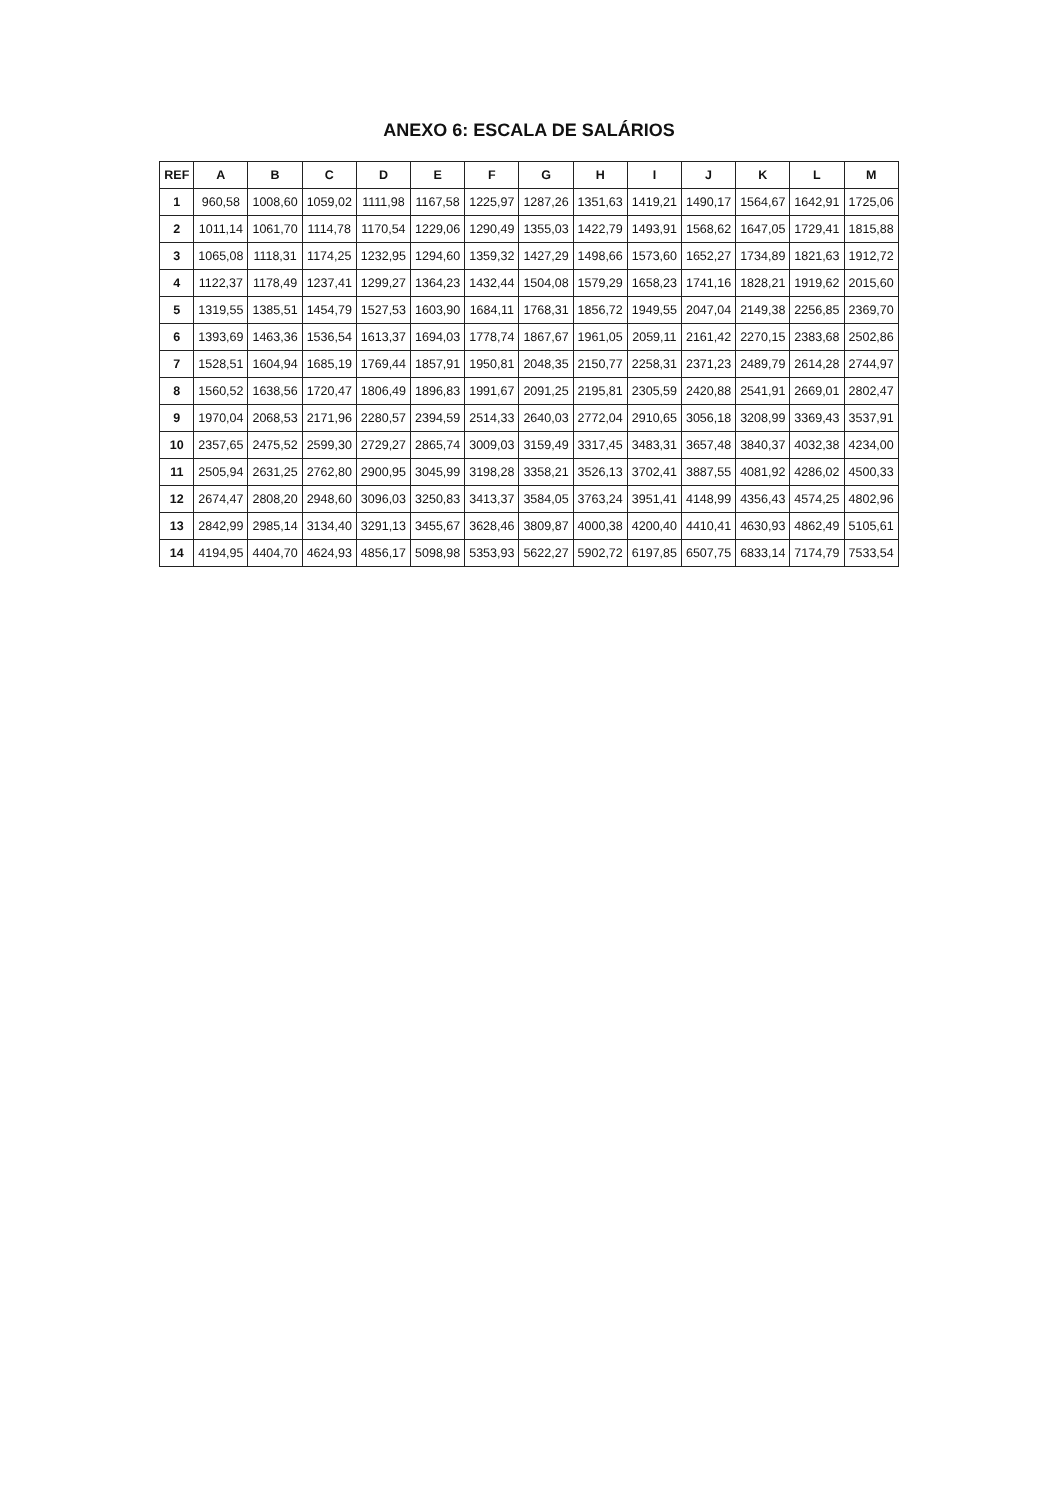ANEXO 6: ESCALA DE SALÁRIOS
| REF | A | B | C | D | E | F | G | H | I | J | K | L | M |
| --- | --- | --- | --- | --- | --- | --- | --- | --- | --- | --- | --- | --- | --- |
| 1 | 960,58 | 1008,60 | 1059,02 | 1111,98 | 1167,58 | 1225,97 | 1287,26 | 1351,63 | 1419,21 | 1490,17 | 1564,67 | 1642,91 | 1725,06 |
| 2 | 1011,14 | 1061,70 | 1114,78 | 1170,54 | 1229,06 | 1290,49 | 1355,03 | 1422,79 | 1493,91 | 1568,62 | 1647,05 | 1729,41 | 1815,88 |
| 3 | 1065,08 | 1118,31 | 1174,25 | 1232,95 | 1294,60 | 1359,32 | 1427,29 | 1498,66 | 1573,60 | 1652,27 | 1734,89 | 1821,63 | 1912,72 |
| 4 | 1122,37 | 1178,49 | 1237,41 | 1299,27 | 1364,23 | 1432,44 | 1504,08 | 1579,29 | 1658,23 | 1741,16 | 1828,21 | 1919,62 | 2015,60 |
| 5 | 1319,55 | 1385,51 | 1454,79 | 1527,53 | 1603,90 | 1684,11 | 1768,31 | 1856,72 | 1949,55 | 2047,04 | 2149,38 | 2256,85 | 2369,70 |
| 6 | 1393,69 | 1463,36 | 1536,54 | 1613,37 | 1694,03 | 1778,74 | 1867,67 | 1961,05 | 2059,11 | 2161,42 | 2270,15 | 2383,68 | 2502,86 |
| 7 | 1528,51 | 1604,94 | 1685,19 | 1769,44 | 1857,91 | 1950,81 | 2048,35 | 2150,77 | 2258,31 | 2371,23 | 2489,79 | 2614,28 | 2744,97 |
| 8 | 1560,52 | 1638,56 | 1720,47 | 1806,49 | 1896,83 | 1991,67 | 2091,25 | 2195,81 | 2305,59 | 2420,88 | 2541,91 | 2669,01 | 2802,47 |
| 9 | 1970,04 | 2068,53 | 2171,96 | 2280,57 | 2394,59 | 2514,33 | 2640,03 | 2772,04 | 2910,65 | 3056,18 | 3208,99 | 3369,43 | 3537,91 |
| 10 | 2357,65 | 2475,52 | 2599,30 | 2729,27 | 2865,74 | 3009,03 | 3159,49 | 3317,45 | 3483,31 | 3657,48 | 3840,37 | 4032,38 | 4234,00 |
| 11 | 2505,94 | 2631,25 | 2762,80 | 2900,95 | 3045,99 | 3198,28 | 3358,21 | 3526,13 | 3702,41 | 3887,55 | 4081,92 | 4286,02 | 4500,33 |
| 12 | 2674,47 | 2808,20 | 2948,60 | 3096,03 | 3250,83 | 3413,37 | 3584,05 | 3763,24 | 3951,41 | 4148,99 | 4356,43 | 4574,25 | 4802,96 |
| 13 | 2842,99 | 2985,14 | 3134,40 | 3291,13 | 3455,67 | 3628,46 | 3809,87 | 4000,38 | 4200,40 | 4410,41 | 4630,93 | 4862,49 | 5105,61 |
| 14 | 4194,95 | 4404,70 | 4624,93 | 4856,17 | 5098,98 | 5353,93 | 5622,27 | 5902,72 | 6197,85 | 6507,75 | 6833,14 | 7174,79 | 7533,54 |